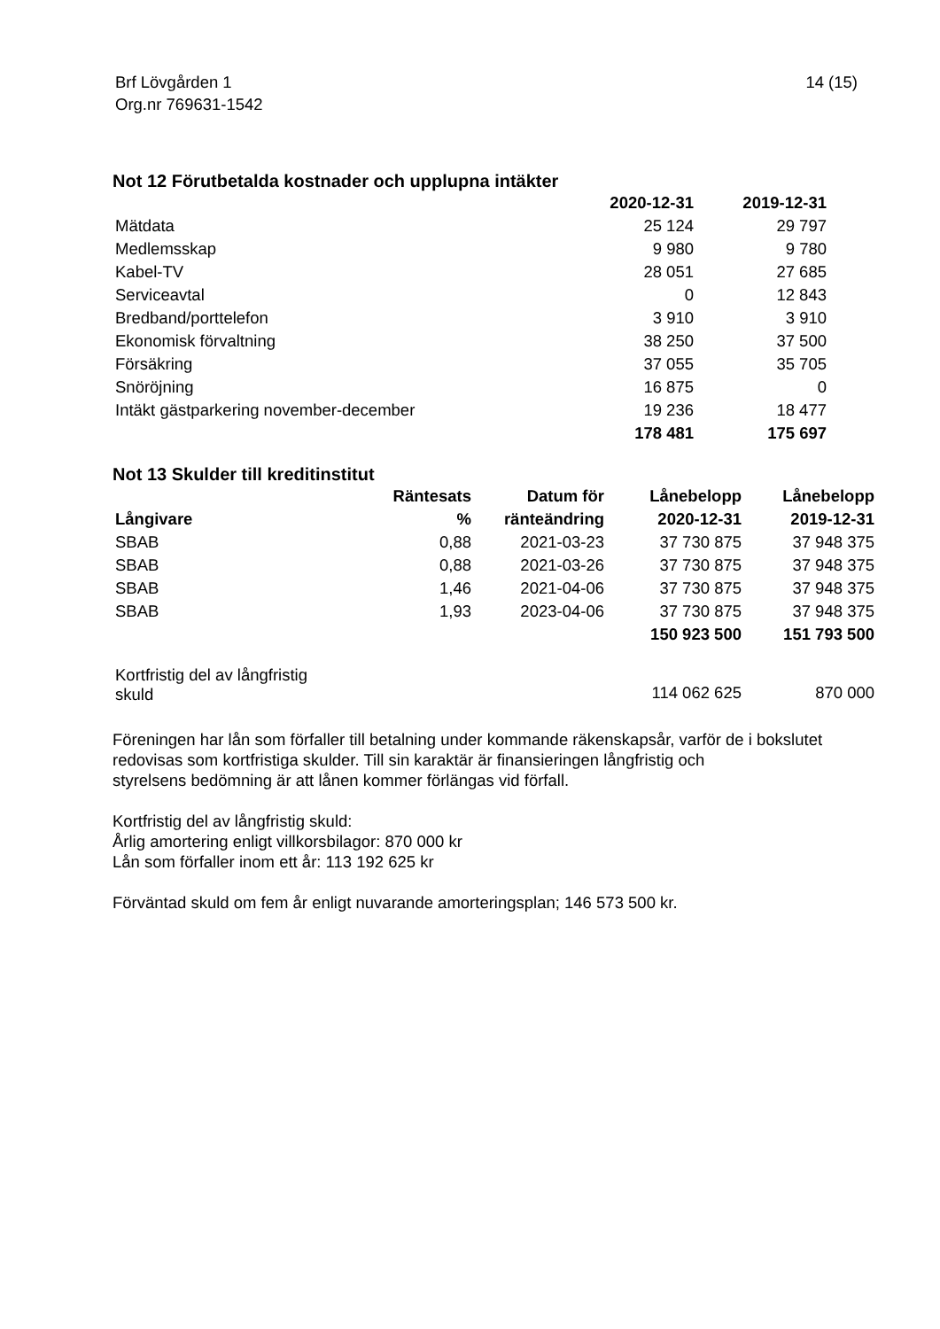Brf Lövgården 1
Org.nr 769631-1542
14 (15)
Not 12 Förutbetalda kostnader och upplupna intäkter
| | 2020-12-31 | 2019-12-31 |
| --- | --- | --- |
| Mätdata | 25 124 | 29 797 |
| Medlemsskap | 9 980 | 9 780 |
| Kabel-TV | 28 051 | 27 685 |
| Serviceavtal | 0 | 12 843 |
| Bredband/porttelefon | 3 910 | 3 910 |
| Ekonomisk förvaltning | 38 250 | 37 500 |
| Försäkring | 37 055 | 35 705 |
| Snöröjning | 16 875 | 0 |
| Intäkt gästparkering november-december | 19 236 | 18 477 |
| | 178 481 | 175 697 |
Not 13 Skulder till kreditinstitut
| Långivare | Räntesats % | Datum för ränteändring | Lånebelopp 2020-12-31 | Lånebelopp 2019-12-31 |
| --- | --- | --- | --- | --- |
| SBAB | 0,88 | 2021-03-23 | 37 730 875 | 37 948 375 |
| SBAB | 0,88 | 2021-03-26 | 37 730 875 | 37 948 375 |
| SBAB | 1,46 | 2021-04-06 | 37 730 875 | 37 948 375 |
| SBAB | 1,93 | 2023-04-06 | 37 730 875 | 37 948 375 |
| | | | 150 923 500 | 151 793 500 |
| Kortfristig del av långfristig skuld | | | 114 062 625 | 870 000 |
Föreningen har lån som förfaller till betalning under kommande räkenskapsår, varför de i bokslutet
redovisas som kortfristiga skulder. Till sin karaktär är finansieringen långfristig och
styrelsens bedömning är att lånen kommer förlängas vid förfall.
Kortfristig del av långfristig skuld:
Årlig amortering enligt villkorsbilagor: 870 000 kr
Lån som förfaller inom ett år: 113 192 625 kr
Förväntad skuld om fem år enligt nuvarande amorteringsplan; 146 573 500 kr.